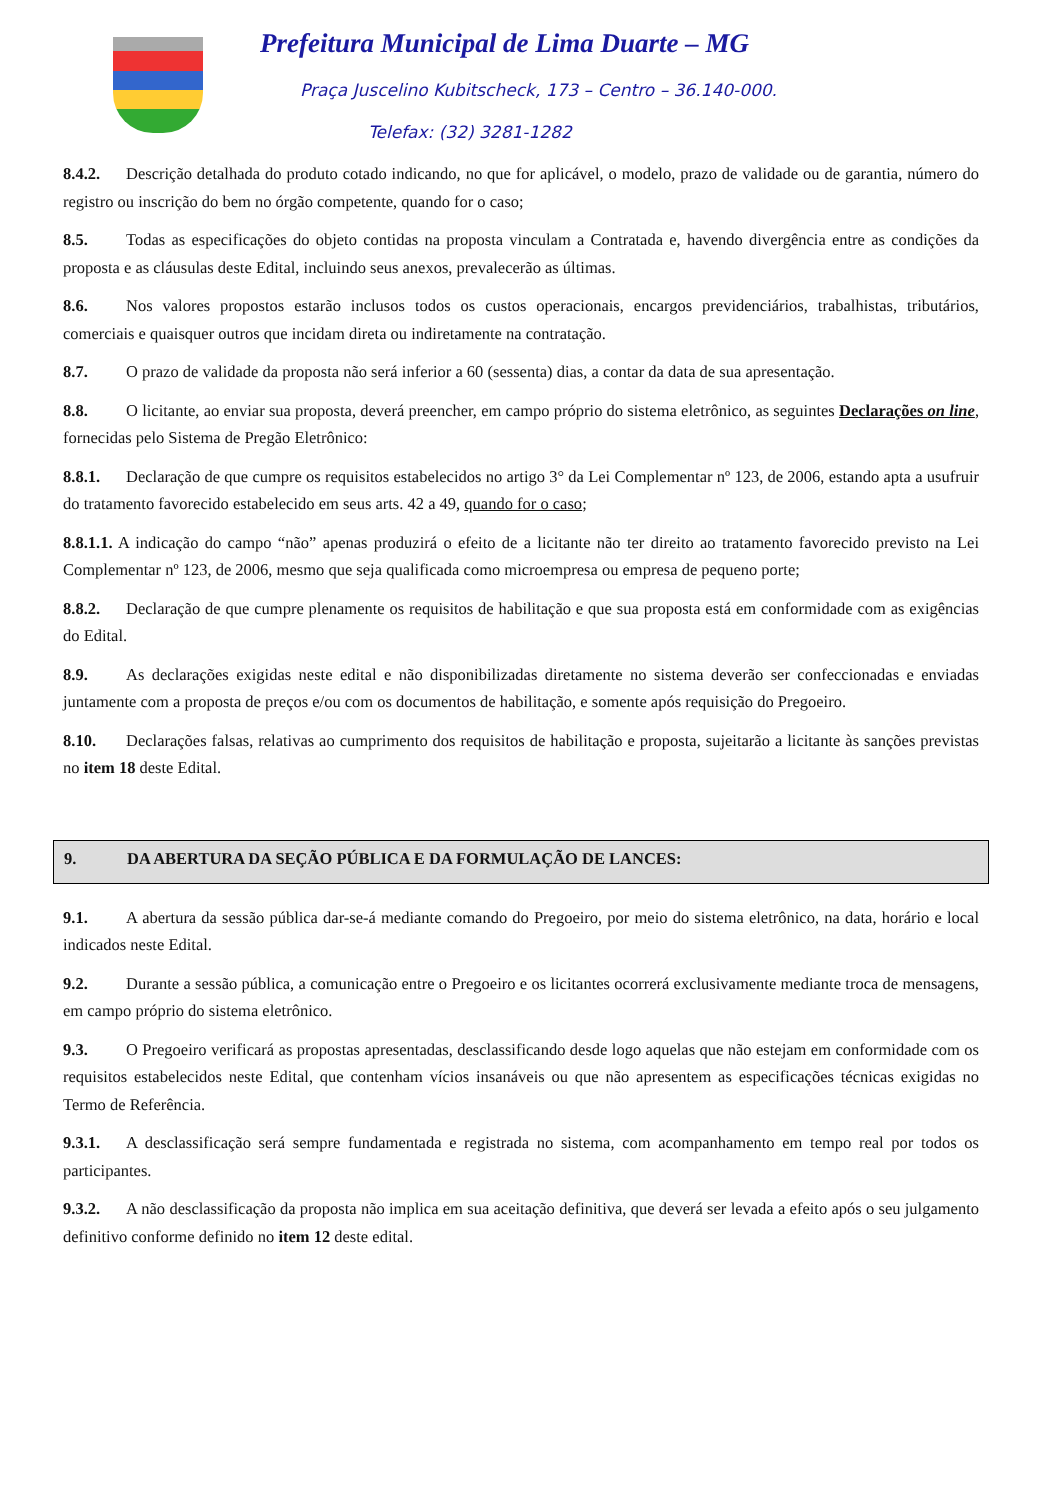Prefeitura Municipal de Lima Duarte – MG
Praça Juscelino Kubitscheck, 173 – Centro – 36.140-000.
Telefax: (32) 3281-1282
8.4.2. Descrição detalhada do produto cotado indicando, no que for aplicável, o modelo, prazo de validade ou de garantia, número do registro ou inscrição do bem no órgão competente, quando for o caso;
8.5. Todas as especificações do objeto contidas na proposta vinculam a Contratada e, havendo divergência entre as condições da proposta e as cláusulas deste Edital, incluindo seus anexos, prevalecerão as últimas.
8.6. Nos valores propostos estarão inclusos todos os custos operacionais, encargos previdenciários, trabalhistas, tributários, comerciais e quaisquer outros que incidam direta ou indiretamente na contratação.
8.7. O prazo de validade da proposta não será inferior a 60 (sessenta) dias, a contar da data de sua apresentação.
8.8. O licitante, ao enviar sua proposta, deverá preencher, em campo próprio do sistema eletrônico, as seguintes Declarações on line, fornecidas pelo Sistema de Pregão Eletrônico:
8.8.1. Declaração de que cumpre os requisitos estabelecidos no artigo 3° da Lei Complementar nº 123, de 2006, estando apta a usufruir do tratamento favorecido estabelecido em seus arts. 42 a 49, quando for o caso;
8.8.1.1. A indicação do campo “não” apenas produzirá o efeito de a licitante não ter direito ao tratamento favorecido previsto na Lei Complementar nº 123, de 2006, mesmo que seja qualificada como microempresa ou empresa de pequeno porte;
8.8.2. Declaração de que cumpre plenamente os requisitos de habilitação e que sua proposta está em conformidade com as exigências do Edital.
8.9. As declarações exigidas neste edital e não disponibilizadas diretamente no sistema deverão ser confeccionadas e enviadas juntamente com a proposta de preços e/ou com os documentos de habilitação, e somente após requisição do Pregoeiro.
8.10. Declarações falsas, relativas ao cumprimento dos requisitos de habilitação e proposta, sujeitarão a licitante às sanções previstas no item 18 deste Edital.
9. DA ABERTURA DA SEÇÃO PÚBLICA E DA FORMULAÇÃO DE LANCES:
9.1. A abertura da sessão pública dar-se-á mediante comando do Pregoeiro, por meio do sistema eletrônico, na data, horário e local indicados neste Edital.
9.2. Durante a sessão pública, a comunicação entre o Pregoeiro e os licitantes ocorrerá exclusivamente mediante troca de mensagens, em campo próprio do sistema eletrônico.
9.3. O Pregoeiro verificará as propostas apresentadas, desclassificando desde logo aquelas que não estejam em conformidade com os requisitos estabelecidos neste Edital, que contenham vícios insanáveis ou que não apresentem as especificações técnicas exigidas no Termo de Referência.
9.3.1. A desclassificação será sempre fundamentada e registrada no sistema, com acompanhamento em tempo real por todos os participantes.
9.3.2. A não desclassificação da proposta não implica em sua aceitação definitiva, que deverá ser levada a efeito após o seu julgamento definitivo conforme definido no item 12 deste edital.